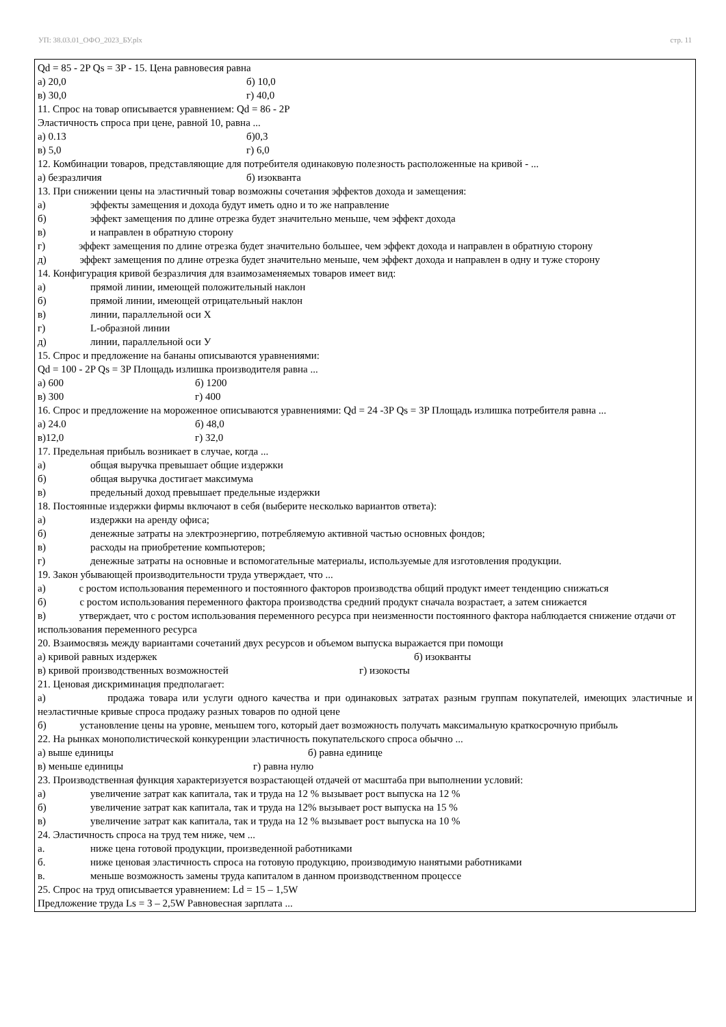УП: 38.03.01_ОФО_2023_БУ.plx стр. 11
Qd = 85 - 2P Qs = 3P - 15. Цена равновесия равна
а) 20,0 б) 10,0
в) 30,0 г) 40,0
11. Спрос на товар описывается уравнением: Qd = 86 - 2P
Эластичность спроса при цене, равной 10, равна ...
а) 0.13 б)0,3
в) 5,0 г) 6,0
12. Комбинации товаров, представляющие для потребителя одинаковую полезность расположенные на кривой - ...
а) безразличия б) изокванта
13. При снижении цены на эластичный товар возможны сочетания эффектов дохода и замещения:
а) эффекты замещения и дохода будут иметь одно и то же направление
б) эффект замещения по длине отрезка будет значительно меньше, чем эффект дохода
в) и направлен в обратную сторону
г) эффект замещения по длине отрезка будет значительно большее, чем эффект дохода и направлен в обратную сторону
д) эффект замещения по длине отрезка будет значительно меньше, чем эффект дохода и направлен в одну и туже сторону
14. Конфигурация кривой безразличия для взаимозаменяемых товаров имеет вид:
а) прямой линии, имеющей положительный наклон
б) прямой линии, имеющей отрицательный наклон
в) линии, параллельной оси X
г) L-образной линии
д) линии, параллельной оси У
15. Спрос и предложение на бананы описываются уравнениями:
Qd = 100 - 2P Qs = 3P Площадь излишка производителя равна ...
а) 600 б) 1200
в) 300 г) 400
16. Спрос и предложение на мороженное описываются уравнениями: Qd = 24 -3P Qs = 3P Площадь излишка потребителя равна ...
а) 24.0 б) 48,0
в)12,0 г) 32,0
17. Предельная прибыль возникает в случае, когда ...
а) общая выручка превышает общие издержки
б) общая выручка достигает максимума
в) предельный доход превышает предельные издержки
18. Постоянные издержки фирмы включают в себя (выберите несколько вариантов ответа):
а) издержки на аренду офиса;
б) денежные затраты на электроэнергию, потребляемую активной частью основных фондов;
в) расходы на приобретение компьютеров;
г) денежные затраты на основные и вспомогательные материалы, используемые для изготовления продукции.
19. Закон убывающей производительности труда утверждает, что ...
а) с ростом использования переменного и постоянного факторов производства общий продукт имеет тенденцию снижаться
б) с ростом использования переменного фактора производства средний продукт сначала возрастает, а затем снижается
в) утверждает, что с ростом использования переменного ресурса при неизменности постоянного фактора наблюдается снижение отдачи от использования переменного ресурса
20. Взаимосвязь между вариантами сочетаний двух ресурсов и объемом выпуска выражается при помощи
а) кривой равных издержек б) изокванты
в) кривой производственных возможностей г) изокосты
21. Ценовая дискриминация предполагает:
а) продажа товара или услуги одного качества и при одинаковых затратах разным группам покупателей, имеющих эластичные и неэластичные кривые спроса продажу разных товаров по одной цене
б) установление цены на уровне, меньшем того, который дает возможность получать максимальную краткосрочную прибыль
22. На рынках монополистической конкуренции эластичность покупательского спроса обычно ...
а) выше единицы б) равна единице
в) меньше единицы г) равна нулю
23. Производственная функция характеризуется возрастающей отдачей от масштаба при выполнении условий:
а) увеличение затрат как капитала, так и труда на 12 % вызывает рост выпуска на 12 %
б) увеличение затрат как капитала, так и труда на 12% вызывает рост выпуска на 15 %
в) увеличение затрат как капитала, так и труда на 12 % вызывает рост выпуска на 10 %
24. Эластичность спроса на труд тем ниже, чем ...
а. ниже цена готовой продукции, произведенной работниками
б. ниже ценовая эластичность спроса на готовую продукцию, производимую нанятыми работниками
в. меньше возможность замены труда капиталом в данном производственном процессе
25. Спрос на труд описывается уравнением: Ld = 15 – 1,5W
Предложение труда Ls = 3 – 2,5W Равновесная зарплата ...